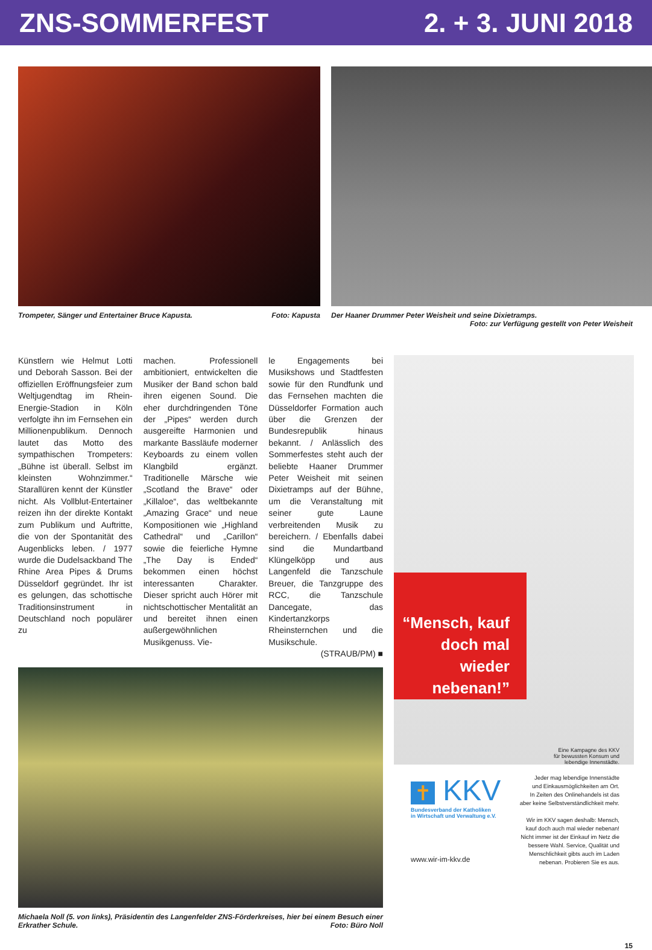ZNS-SOMMERFEST 2. + 3. JUNI 2018
Trompeter, Sänger und Entertainer Bruce Kapusta. Foto: Kapusta
Der Haaner Drummer Peter Weisheit und seine Dixietramps.
Foto: zur Verfügung gestellt von Peter Weisheit
Künstlern wie Helmut Lotti und Deborah Sasson. Bei der offiziellen Eröffnungsfeier zum Weltjugendtag im Rhein-Energie-Stadion in Köln verfolgte ihn im Fernsehen ein Millionenpublikum. Dennoch lautet das Motto des sympathischen Trompeters: „Bühne ist überall. Selbst im kleinsten Wohnzimmer.“ Starallüren kennt der Künstler nicht. Als Vollblut-Entertainer reizen ihn der direkte Kontakt zum Publikum und Auftritte, die von der Spontanität des Augenblicks leben. / 1977 wurde die Dudelsackband The Rhine Area Pipes & Drums Düsseldorf gegründet. Ihr ist es gelungen, das schottische Traditionsinstrument in Deutschland noch populärer zu
machen. Professionell ambitioniert, entwickelten die Musiker der Band schon bald ihren eigenen Sound. Die eher durchdringenden Töne der „Pipes“ werden durch ausgereifte Harmonien und markante Bassläufe moderner Keyboards zu einem vollen Klangbild ergänzt. Traditionelle Märsche wie „Scotland the Brave“ oder „Killaloe“, das weltbekannte „Amazing Grace“ und neue Kompositionen wie „Highland Cathedral“ und „Carillon“ sowie die feierliche Hymne „The Day is Ended“ bekommen einen höchst interessanten Charakter. Dieser spricht auch Hörer mit nichtschottischer Mentalität an und bereitet ihnen einen außergewöhnlichen Musikgenuss. Vie-
le Engagements bei Musikshows und Stadtfesten sowie für den Rundfunk und das Fernsehen machten die Düsseldorfer Formation auch über die Grenzen der Bundesrepublik hinaus bekannt. / Anlässlich des Sommerfestes steht auch der beliebte Haaner Drummer Peter Weisheit mit seinen Dixietramps auf der Bühne, um die Veranstaltung mit seiner gute Laune verbreitenden Musik zu bereichern. / Ebenfalls dabei sind die Mundartband Klüngelköpp und aus Langenfeld die Tanzschule Breuer, die Tanzgruppe des RCC, die Tanzschule Dancegate, das Kindertanzkorps Rheinsternchen und die Musikschule.
(STRAUB/PM) ■
Michaela Noll (5. von links), Präsidentin des Langenfelder ZNS-Förderkreises, hier bei einem Besuch einer Erkrather Schule. Foto: Büro Noll
“Mensch, kauf doch mal wieder nebenan!”
Eine Kampagne des KKV
für bewussten Konsum und
lebendige Innenstädte.
✝ KKV
Bundesverband der Katholiken
in Wirtschaft und Verwaltung e.V.
www.wir-im-kkv.de
Jeder mag lebendige Innenstädte
und Einkausmöglichkeiten am Ort.
In Zeiten des Onlinehandels ist das
aber keine Selbstverständlichkeit mehr.
Wir im KKV sagen deshalb: Mensch,
kauf doch auch mal wieder nebenan!
Nicht immer ist der Einkauf im Netz die
bessere Wahl. Service, Qualität und
Menschlichkeit gibts auch im Laden
nebenan. Probieren Sie es aus.
15